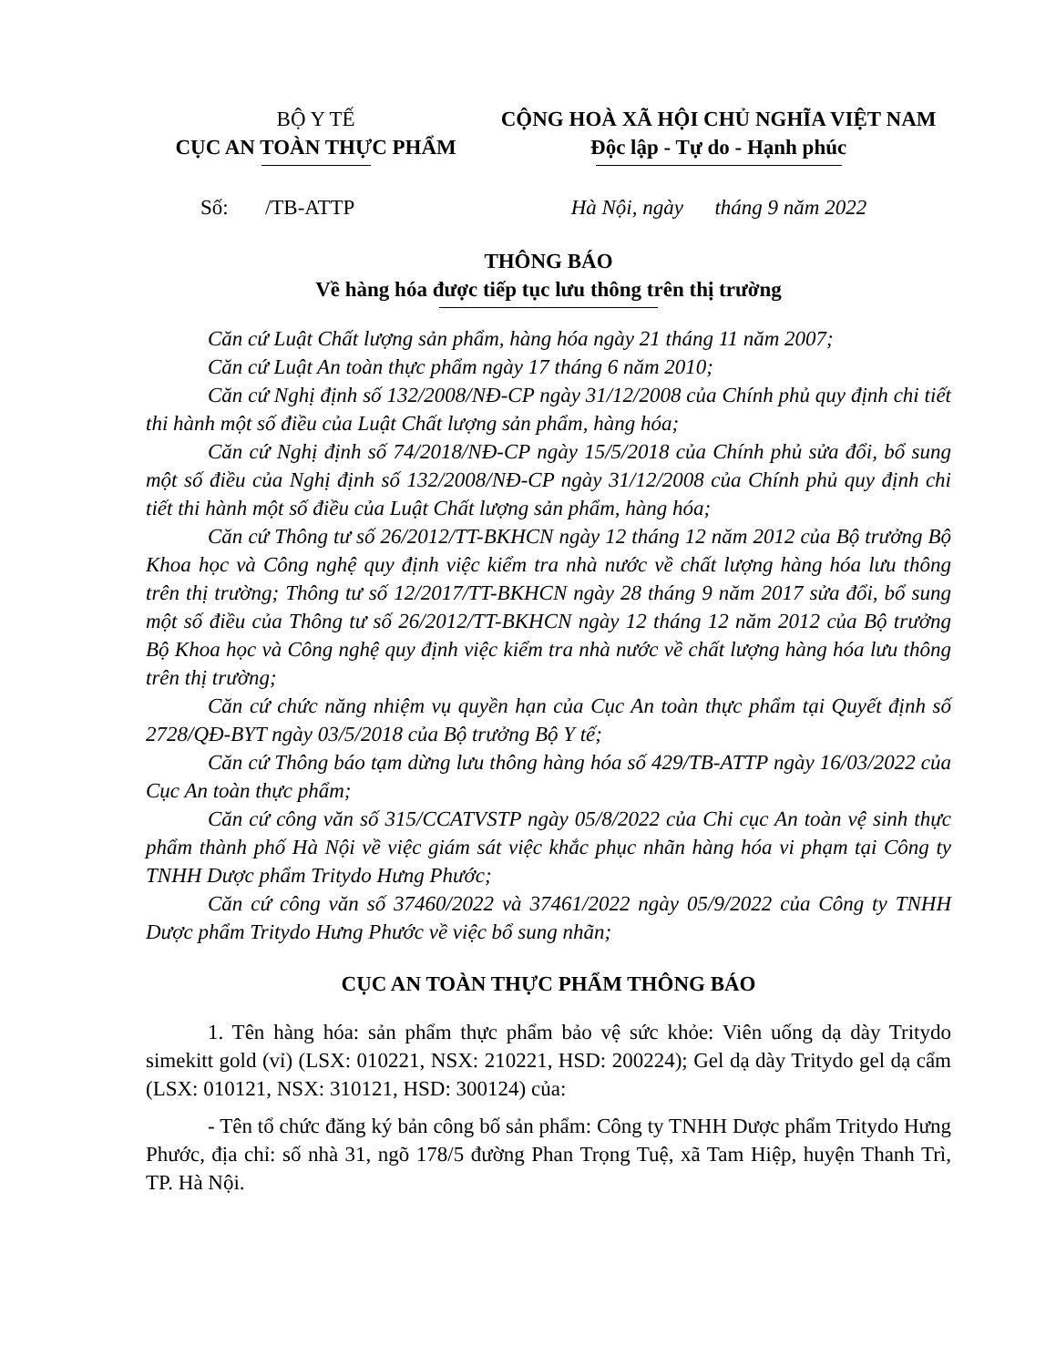BỘ Y TẾ
CỤC AN TOÀN THỰC PHẨM
CỘNG HOÀ XÃ HỘI CHỦ NGHĨA VIỆT NAM
Độc lập - Tự do - Hạnh phúc
Số: /TB-ATTP Hà Nội, ngày tháng 9 năm 2022
THÔNG BÁO
Về hàng hóa được tiếp tục lưu thông trên thị trường
Căn cứ Luật Chất lượng sản phẩm, hàng hóa ngày 21 tháng 11 năm 2007;
Căn cứ Luật An toàn thực phẩm ngày 17 tháng 6 năm 2010;
Căn cứ Nghị định số 132/2008/NĐ-CP ngày 31/12/2008 của Chính phủ quy định chi tiết thi hành một số điều của Luật Chất lượng sản phẩm, hàng hóa;
Căn cứ Nghị định số 74/2018/NĐ-CP ngày 15/5/2018 của Chính phủ sửa đổi, bổ sung một số điều của Nghị định số 132/2008/NĐ-CP ngày 31/12/2008 của Chính phủ quy định chi tiết thi hành một số điều của Luật Chất lượng sản phẩm, hàng hóa;
Căn cứ Thông tư số 26/2012/TT-BKHCN ngày 12 tháng 12 năm 2012 của Bộ trưởng Bộ Khoa học và Công nghệ quy định việc kiểm tra nhà nước về chất lượng hàng hóa lưu thông trên thị trường; Thông tư số 12/2017/TT-BKHCN ngày 28 tháng 9 năm 2017 sửa đổi, bổ sung một số điều của Thông tư số 26/2012/TT-BKHCN ngày 12 tháng 12 năm 2012 của Bộ trưởng Bộ Khoa học và Công nghệ quy định việc kiểm tra nhà nước về chất lượng hàng hóa lưu thông trên thị trường;
Căn cứ chức năng nhiệm vụ quyền hạn của Cục An toàn thực phẩm tại Quyết định số 2728/QĐ-BYT ngày 03/5/2018 của Bộ trưởng Bộ Y tế;
Căn cứ Thông báo tạm dừng lưu thông hàng hóa số 429/TB-ATTP ngày 16/03/2022 của Cục An toàn thực phẩm;
Căn cứ công văn số 315/CCATVSTP ngày 05/8/2022 của Chi cục An toàn vệ sinh thực phẩm thành phố Hà Nội về việc giám sát việc khắc phục nhãn hàng hóa vi phạm tại Công ty TNHH Dược phẩm Tritydo Hưng Phước;
Căn cứ công văn số 37460/2022 và 37461/2022 ngày 05/9/2022 của Công ty TNHH Dược phẩm Tritydo Hưng Phước về việc bổ sung nhãn;
CỤC AN TOÀN THỰC PHẨM THÔNG BÁO
1. Tên hàng hóa: sản phẩm thực phẩm bảo vệ sức khỏe: Viên uống dạ dày Tritydo simekitt gold (vỉ) (LSX: 010221, NSX: 210221, HSD: 200224); Gel dạ dày Tritydo gel dạ cẩm (LSX: 010121, NSX: 310121, HSD: 300124) của:
- Tên tổ chức đăng ký bản công bố sản phẩm: Công ty TNHH Dược phẩm Tritydo Hưng Phước, địa chỉ: số nhà 31, ngõ 178/5 đường Phan Trọng Tuệ, xã Tam Hiệp, huyện Thanh Trì, TP. Hà Nội.